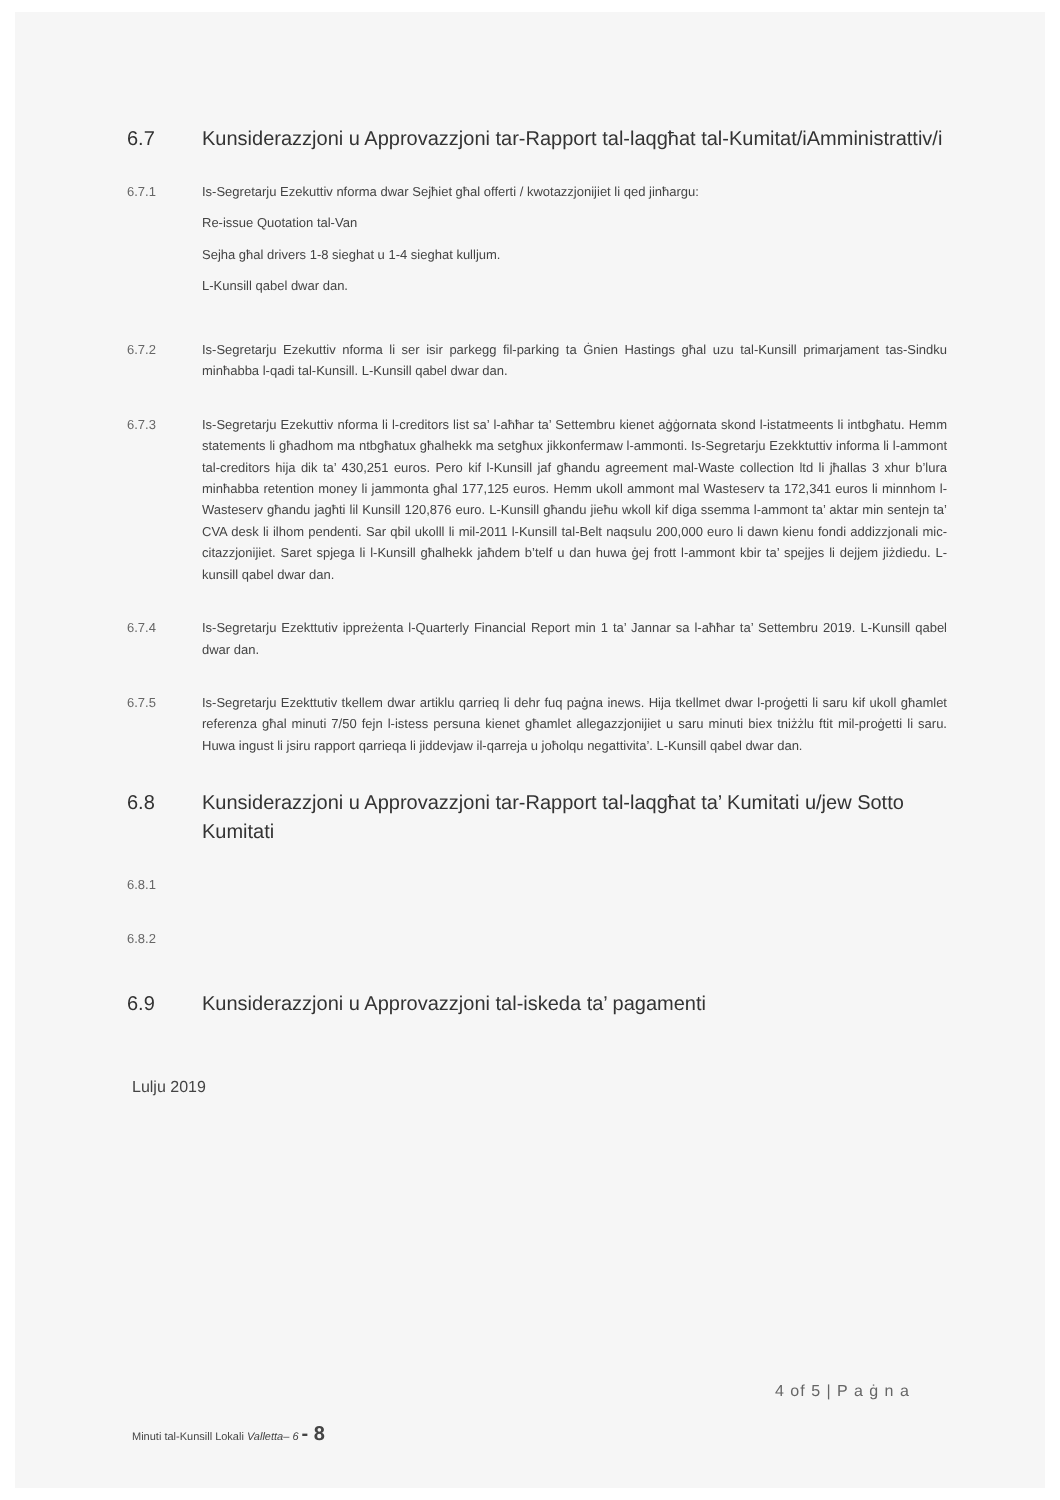6.7 Kunsiderazzjoni u Approvazzjoni tar-Rapport tal-laqgħat tal-Kumitat/iAmministrattiv/i
6.7.1 Is-Segretarju Ezekuttiv nforma dwar Sejħiet għal offerti / kwotazzjonijiet li qed jinħargu:
Re-issue Quotation tal-Van
Sejha għal drivers 1-8 sieghat u 1-4 sieghat kulljum.
L-Kunsill qabel dwar dan.
6.7.2 Is-Segretarju Ezekuttiv nforma li ser isir parkegg fil-parking ta Ġnien Hastings għal uzu tal-Kunsill primarjament tas-Sindku minħabba l-qadi tal-Kunsill. L-Kunsill qabel dwar dan.
6.7.3 Is-Segretarju Ezekuttiv nforma li l-creditors list sa’ l-aħħar ta’ Settembru kienet aġġornata skond l-istatmeents li intbgħatu. Hemm statements li għadhom ma ntbgħatux għalhekk ma setgħux jikkonfermaw l-ammonti. Is-Segretarju Ezekktuttiv informa li l-ammont tal-creditors hija dik ta’ 430,251 euros. Pero kif l-Kunsill jaf għandu agreement mal-Waste collection ltd li jħallas 3 xhur b’lura minħabba retention money li jammonta għal 177,125 euros. Hemm ukoll ammont mal Wasteserv ta 172,341 euros li minnhom l-Wasteserv għandu jagħti lil Kunsill 120,876 euro. L-Kunsill għandu jieħu wkoll kif diga ssemma l-ammont ta’ aktar min sentejn ta’ CVA desk li ilhom pendenti. Sar qbil ukolll li mil-2011 l-Kunsill tal-Belt naqsulu 200,000 euro li dawn kienu fondi addizzjonali mic-citazzjonijiet. Saret spjega li l-Kunsill għalhekk jaħdem b’telf u dan huwa ġej frott l-ammont kbir ta’ spejjes li dejjem jiżdiedu. L-kunsill qabel dwar dan.
6.7.4 Is-Segretarju Ezekttutiv ippreżenta l-Quarterly Financial Report min 1 ta’ Jannar sa l-aħħar ta’ Settembru 2019. L-Kunsill qabel dwar dan.
6.7.5 Is-Segretarju Ezekttutiv tkellem dwar artiklu qarrieq li dehr fuq paġna inews. Hija tkellmet dwar l-proġetti li saru kif ukoll għamlet referenza għal minuti 7/50 fejn l-istess persuna kienet għamlet allegazzjonijiet u saru minuti biex tniżżlu ftit mil-proġetti li saru. Huwa ingust li jsiru rapport qarrieqa li jiddevjaw il-qarreja u joħolqu negattivita’. L-Kunsill qabel dwar dan.
6.8 Kunsiderazzjoni u Approvazzjoni tar-Rapport tal-laqgħat ta’ Kumitati u/jew Sotto Kumitati
6.8.1
6.8.2
6.9 Kunsiderazzjoni u Approvazzjoni tal-iskeda ta’ pagamenti
Lulju 2019
4 of 5 | P a ġ n a
Minuti tal-Kunsill Lokali Valletta– 6 - 8